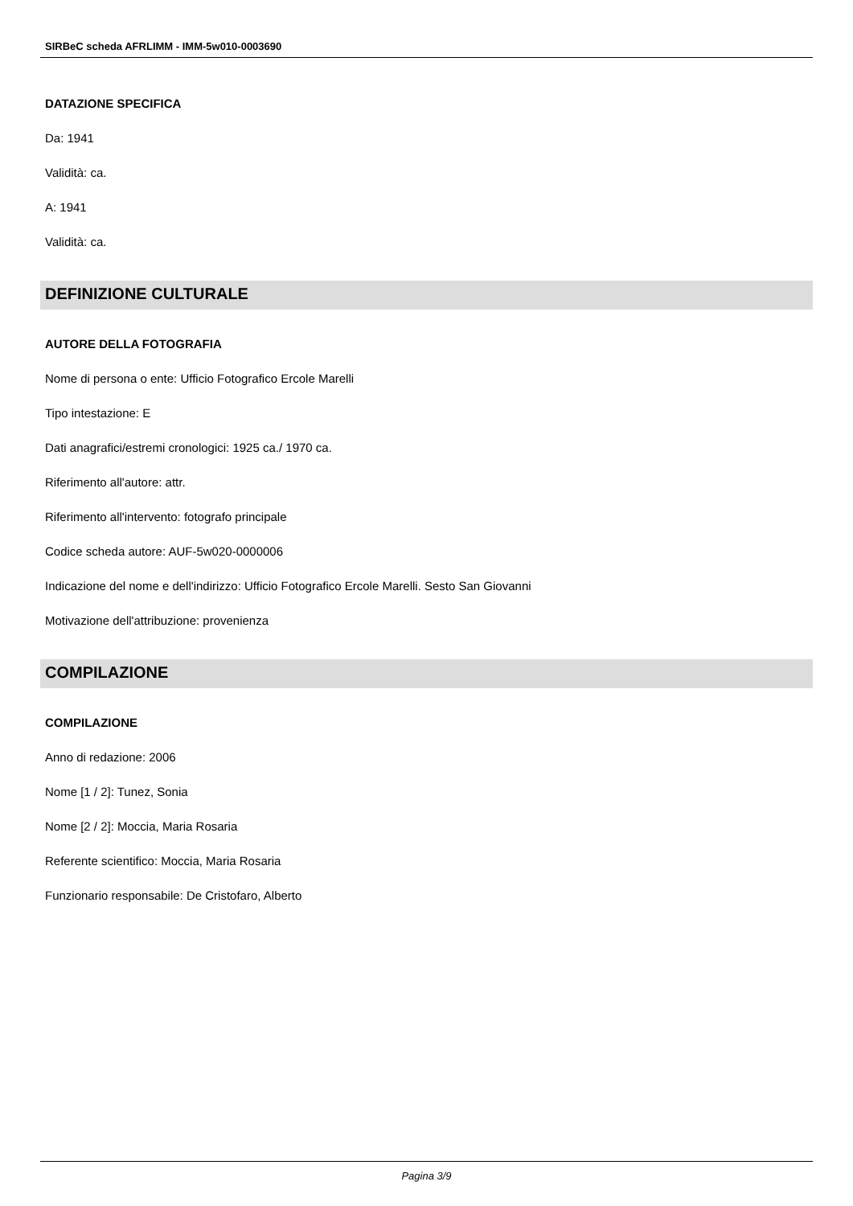SIRBeC scheda AFRLIMM - IMM-5w010-0003690
DATAZIONE SPECIFICA
Da: 1941
Validità: ca.
A: 1941
Validità: ca.
DEFINIZIONE CULTURALE
AUTORE DELLA FOTOGRAFIA
Nome di persona o ente: Ufficio Fotografico Ercole Marelli
Tipo intestazione: E
Dati anagrafici/estremi cronologici: 1925 ca./ 1970 ca.
Riferimento all'autore: attr.
Riferimento all'intervento: fotografo principale
Codice scheda autore: AUF-5w020-0000006
Indicazione del nome e dell'indirizzo: Ufficio Fotografico Ercole Marelli. Sesto San Giovanni
Motivazione dell'attribuzione: provenienza
COMPILAZIONE
COMPILAZIONE
Anno di redazione: 2006
Nome [1 / 2]: Tunez, Sonia
Nome [2 / 2]: Moccia, Maria Rosaria
Referente scientifico: Moccia, Maria Rosaria
Funzionario responsabile: De Cristofaro, Alberto
Pagina 3/9